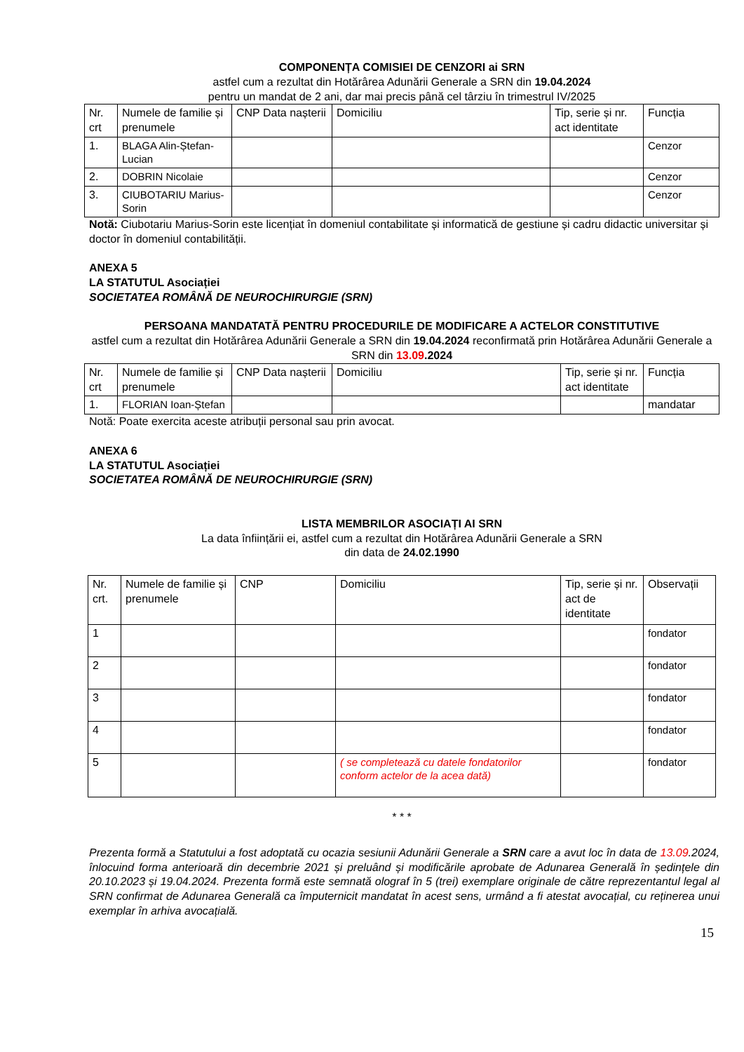COMPONENȚA COMISIEI DE CENZORI ai SRN
astfel cum a rezultat din Hotărârea Adunării Generale a SRN din 19.04.2024
pentru un mandat de 2 ani, dar mai precis până cel târziu în trimestrul IV/2025
| Nr. crt | Numele de familie și prenumele | CNP Data nașterii | Domiciliu | Tip, serie și nr. act identitate | Funcția |
| 1. | BLAGA Alin-Ștefan-Lucian | | | | Cenzor |
| 2. | DOBRIN Nicolaie | | | | Cenzor |
| 3. | CIUBOTARIU Marius-Sorin | | | | Cenzor |
Notă: Ciubotariu Marius-Sorin este licențiat în domeniul contabilitate și informatică de gestiune și cadru didactic universitar și doctor în domeniul contabilității.
ANEXA 5
LA STATUTUL Asociației
SOCIETATEA ROMÂNĂ DE NEUROCHIRURGIE (SRN)
PERSOANA MANDATATĂ PENTRU PROCEDURILE DE MODIFICARE A ACTELOR CONSTITUTIVE
astfel cum a rezultat din Hotărârea Adunării Generale a SRN din 19.04.2024 reconfirmată prin Hotărârea Adunării Generale a SRN din 13.09.2024
| Nr. crt | Numele de familie și prenumele | CNP Data nașterii | Domiciliu | Tip, serie și nr. act identitate | Funcția |
| 1. | FLORIAN Ioan-Ștefan | | | | mandatar |
Notă: Poate exercita aceste atribuții personal sau prin avocat.
ANEXA 6
LA STATUTUL Asociației
SOCIETATEA ROMÂNĂ DE NEUROCHIRURGIE (SRN)
LISTA MEMBRILOR ASOCIAȚI AI SRN
La data înființării ei, astfel cum a rezultat din Hotărârea Adunării Generale a SRN
din data de 24.02.1990
| Nr. crt. | Numele de familie și prenumele | CNP | Domiciliu | Tip, serie și nr. act de identitate | Observații |
| 1 | | | | | fondator |
| 2 | | | | | fondator |
| 3 | | | | | fondator |
| 4 | | | | | fondator |
| 5 | | | ( se completează cu datele fondatorilor conform actelor de la acea dată) | | fondator |
* * *
Prezenta formă a Statutului a fost adoptată cu ocazia sesiunii Adunării Generale a SRN care a avut loc în data de 13.09.2024, înlocuind forma anterioară din decembrie 2021 și preluând și modificările aprobate de Adunarea Generală în ședințele din 20.10.2023 și 19.04.2024. Prezenta formă este semnată olograf în 5 (trei) exemplare originale de către reprezentantul legal al SRN confirmat de Adunarea Generală ca împuternicit mandatat în acest sens, urmând a fi atestat avocațial, cu reținerea unui exemplar în arhiva avocațială.
15